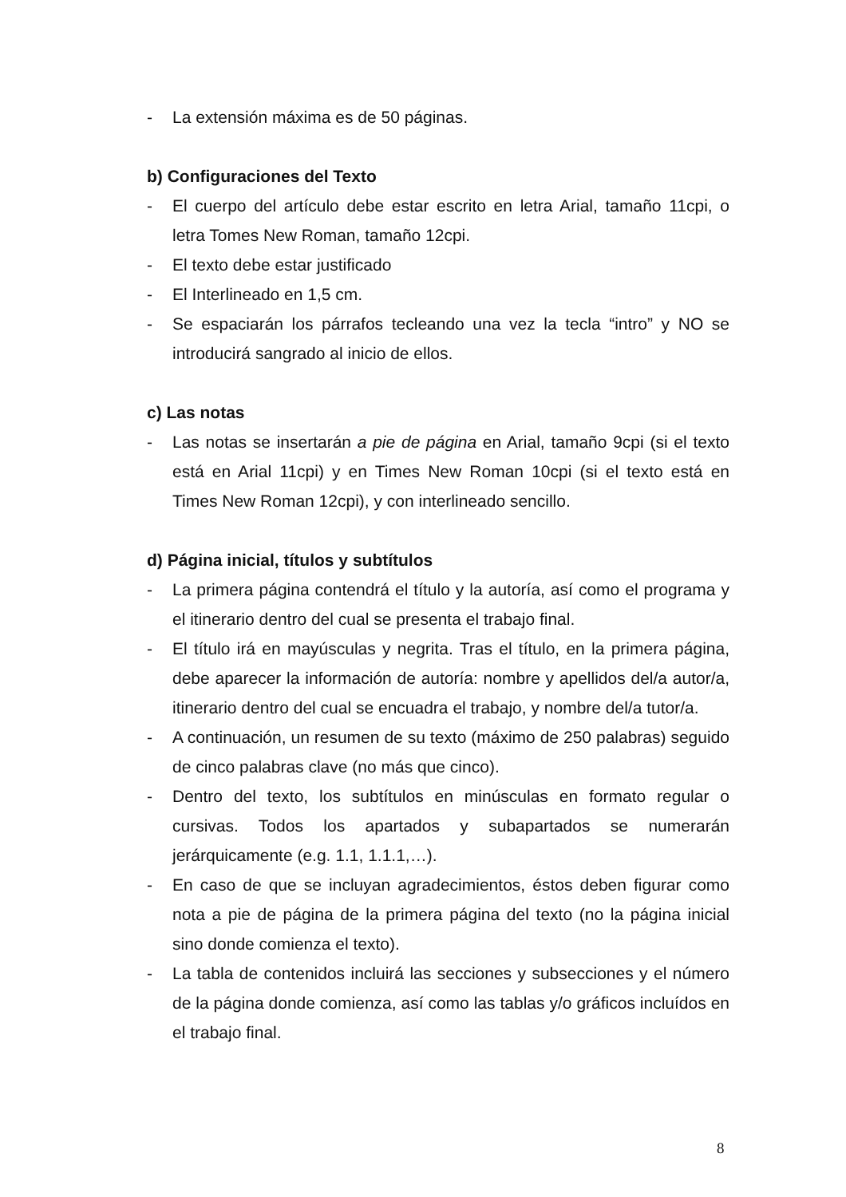- La extensión máxima es de 50 páginas.
b) Configuraciones del Texto
- El cuerpo del artículo debe estar escrito en letra Arial, tamaño 11cpi, o letra Tomes New Roman, tamaño 12cpi.
- El texto debe estar justificado
- El Interlineado en 1,5 cm.
- Se espaciarán los párrafos tecleando una vez la tecla “intro” y NO se introducirá sangrado al inicio de ellos.
c) Las notas
- Las notas se insertarán a pie de página en Arial, tamaño 9cpi (si el texto está en Arial 11cpi) y en Times New Roman 10cpi (si el texto está en Times New Roman 12cpi), y con interlineado sencillo.
d) Página inicial, títulos y subtítulos
- La primera página contendrá el título y la autoría, así como el programa y el itinerario dentro del cual se presenta el trabajo final.
- El título irá en mayúsculas y negrita. Tras el título, en la primera página, debe aparecer la información de autoría: nombre y apellidos del/a autor/a, itinerario dentro del cual se encuadra el trabajo, y nombre del/a tutor/a.
- A continuación, un resumen de su texto (máximo de 250 palabras) seguido de cinco palabras clave (no más que cinco).
- Dentro del texto, los subtítulos en minúsculas en formato regular o cursivas. Todos los apartados y subapartados se numerarán jerárquicamente (e.g. 1.1, 1.1.1,…).
- En caso de que se incluyan agradecimientos, éstos deben figurar como nota a pie de página de la primera página del texto (no la página inicial sino donde comienza el texto).
- La tabla de contenidos incluirá las secciones y subsecciones y el número de la página donde comienza, así como las tablas y/o gráficos incluídos en el trabajo final.
8